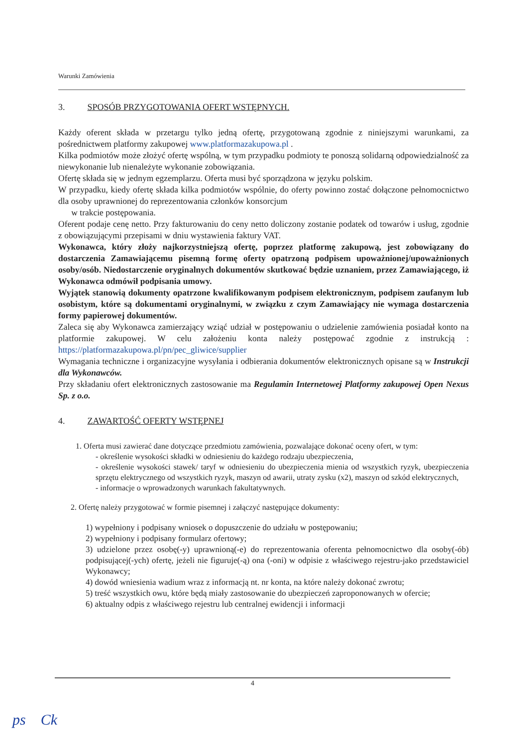Warunki Zamówienia
3. SPOSÓB PRZYGOTOWANIA OFERT WSTĘPNYCH.
Każdy oferent składa w przetargu tylko jedną ofertę, przygotowaną zgodnie z niniejszymi warunkami, za pośrednictwem platformy zakupowej www.platformazakupowa.pl .
Kilka podmiotów może złożyć ofertę wspólną, w tym przypadku podmioty te ponoszą solidarną odpowiedzialność za niewykonanie lub nienależyte wykonanie zobowiązania.
Ofertę składa się w jednym egzemplarzu. Oferta musi być sporządzona w języku polskim.
W przypadku, kiedy ofertę składa kilka podmiotów wspólnie, do oferty powinno zostać dołączone pełnomocnictwo dla osoby uprawnionej do reprezentowania członków konsorcjum
w trakcie postępowania.
Oferent podaje cenę netto. Przy fakturowaniu do ceny netto doliczony zostanie podatek od towarów i usług, zgodnie z obowiązującymi przepisami w dniu wystawienia faktury VAT.
Wykonawca, który złoży najkorzystniejszą ofertę, poprzez platformę zakupową, jest zobowiązany do dostarczenia Zamawiającemu pisemną formę oferty opatrzoną podpisem upoważnionej/upoważnionych osoby/osób. Niedostarczenie oryginalnych dokumentów skutkować będzie uznaniem, przez Zamawiającego, iż Wykonawca odmówił podpisania umowy.
Wyjątek stanowią dokumenty opatrzone kwalifikowanym podpisem elektronicznym, podpisem zaufanym lub osobistym, które są dokumentami oryginalnymi, w związku z czym Zamawiający nie wymaga dostarczenia formy papierowej dokumentów.
Zaleca się aby Wykonawca zamierzający wziąć udział w postępowaniu o udzielenie zamówienia posiadał konto na platformie zakupowej. W celu założeniu konta należy postępować zgodnie z instrukcją : https://platformazakupowa.pl/pn/pec_gliwice/supplier
Wymagania techniczne i organizacyjne wysyłania i odbierania dokumentów elektronicznych opisane są w Instrukcji dla Wykonawców.
Przy składaniu ofert elektronicznych zastosowanie ma Regulamin Internetowej Platformy zakupowej Open Nexus Sp. z o.o.
4. ZAWARTOŚĆ OFERTY WSTĘPNEJ
1. Oferta musi zawierać dane dotyczące przedmiotu zamówienia, pozwalające dokonać oceny ofert, w tym:
- określenie wysokości składki w odniesieniu do każdego rodzaju ubezpieczenia,
- określenie wysokości stawek/ taryf w odniesieniu do ubezpieczenia mienia od wszystkich ryzyk, ubezpieczenia sprzętu elektrycznego od wszystkich ryzyk, maszyn od awarii, utraty zysku (x2), maszyn od szkód elektrycznych,
- informacje o wprowadzonych warunkach fakultatywnych.
2. Ofertę należy przygotować w formie pisemnej i załączyć następujące dokumenty:
1) wypełniony i podpisany wniosek o dopuszczenie do udziału w postępowaniu;
2) wypełniony i podpisany formularz ofertowy;
3) udzielone przez osobę(-y) uprawnioną(-e) do reprezentowania oferenta pełnomocnictwo dla osoby(-ób) podpisującej(-ych) ofertę, jeżeli nie figuruje(-ą) ona (-oni) w odpisie z właściwego rejestru-jako przedstawiciel Wykonawcy;
4) dowód wniesienia wadium wraz z informacją nt. nr konta, na które należy dokonać zwrotu;
5) treść wszystkich owu, które będą miały zastosowanie do ubezpieczeń zaproponowanych w ofercie;
6) aktualny odpis z właściwego rejestru lub centralnej ewidencji i informacji
4
ps Ck